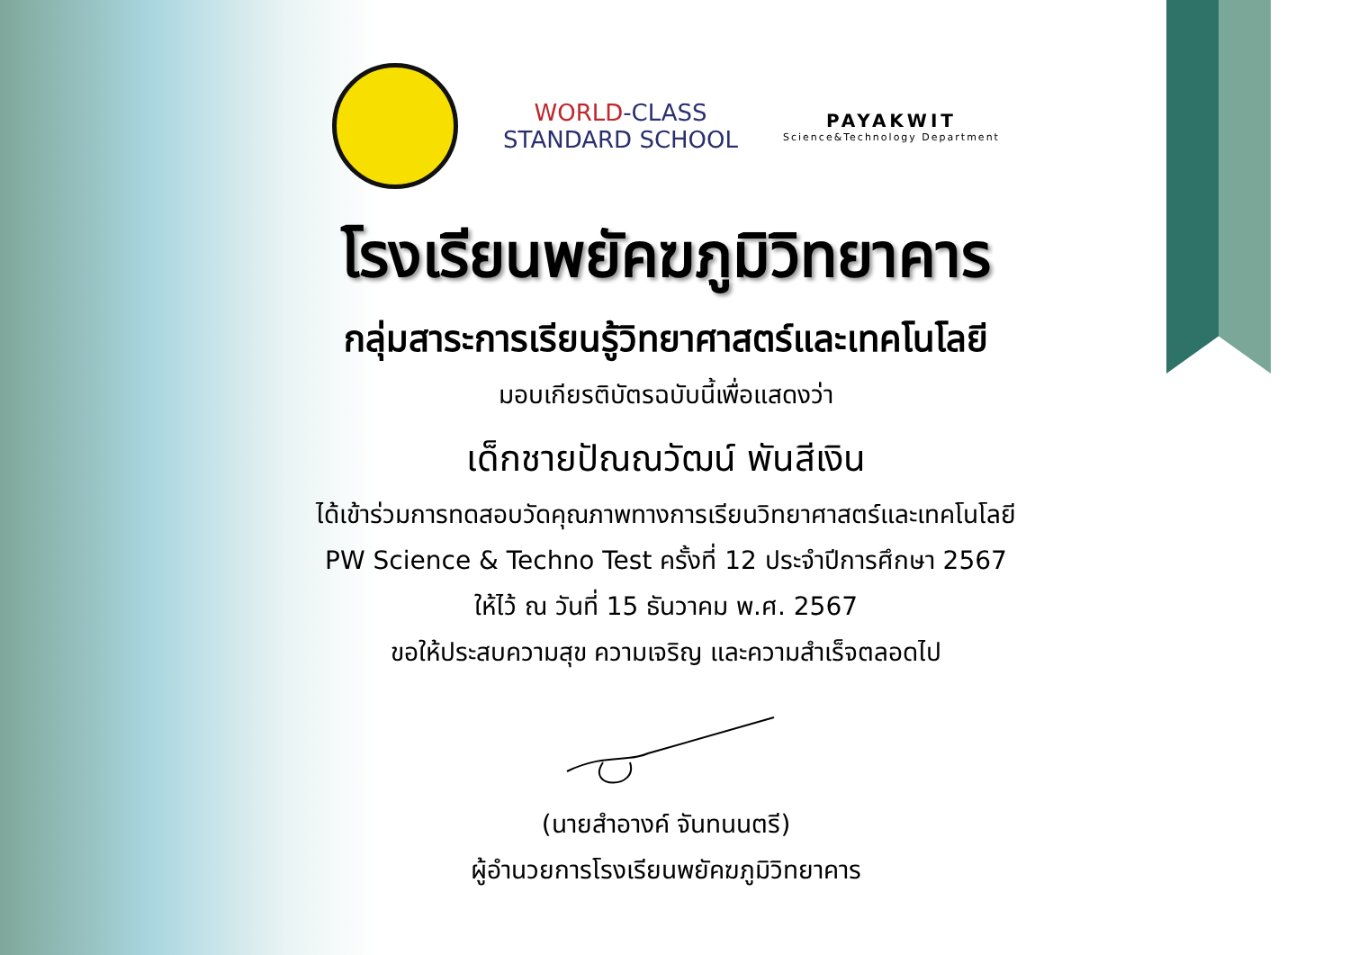WORLD-CLASS
STANDARD SCHOOL
PAYAKWIT
Science&Technology Department
โรงเรียนพยัคฆภูมิวิทยาคาร
กลุ่มสาระการเรียนรู้วิทยาศาสตร์และเทคโนโลยี
มอบเกียรติบัตรฉบับนี้เพื่อแสดงว่า
เด็กชายปัณณวัฒน์ พันสีเงิน
ได้เข้าร่วมการทดสอบวัดคุณภาพทางการเรียนวิทยาศาสตร์และเทคโนโลยี
PW Science & Techno Test ครั้งที่ 12 ประจำปีการศึกษา 2567
ให้ไว้ ณ วันที่ 15 ธันวาคม พ.ศ. 2567
ขอให้ประสบความสุข ความเจริญ และความสำเร็จตลอดไป
(นายสำอางค์ จันทนนตรี)
ผู้อำนวยการโรงเรียนพยัคฆภูมิวิทยาคาร